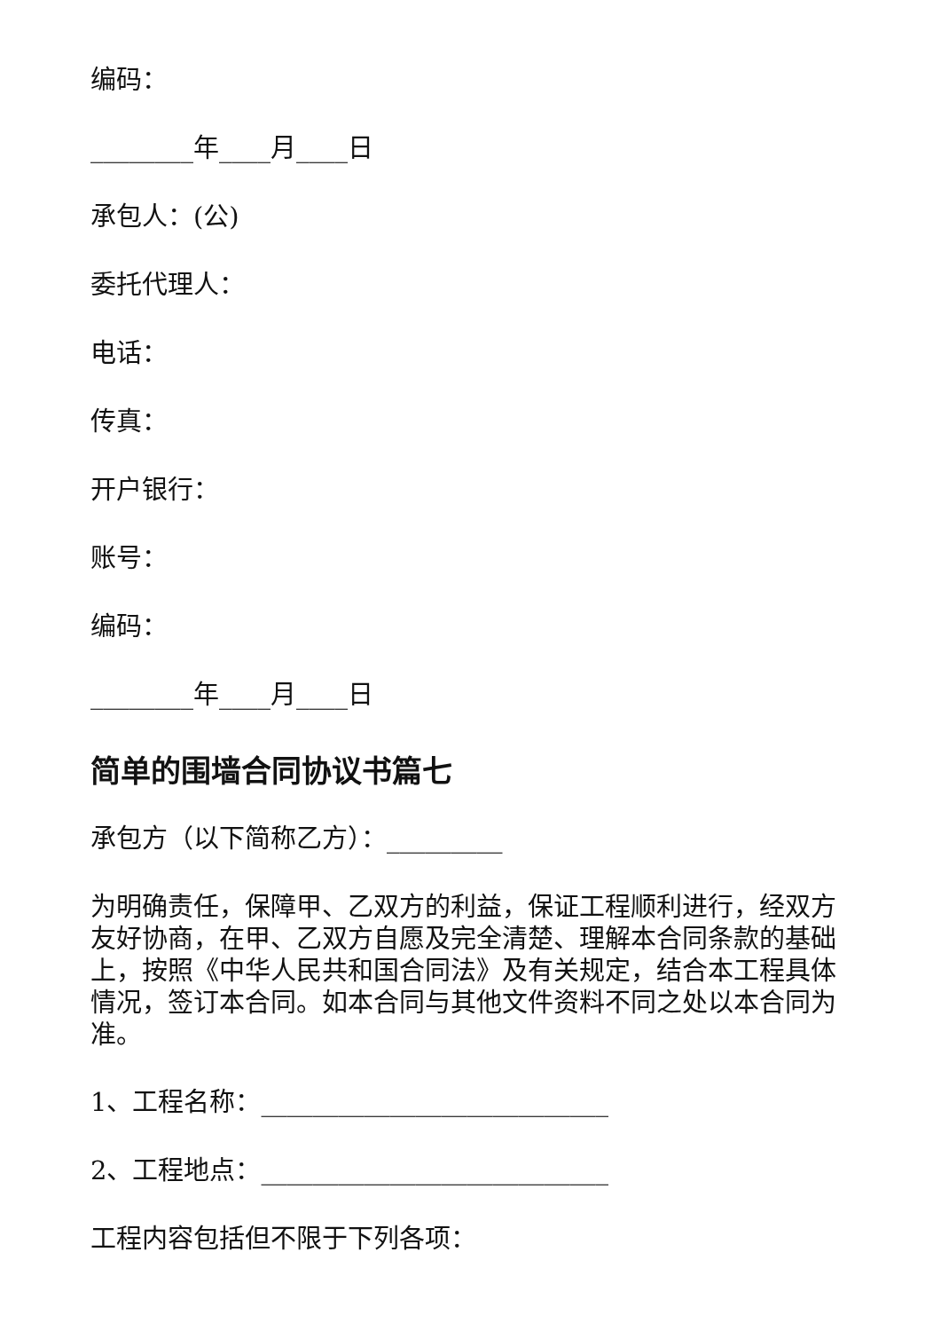编码：
________年____月____日
承包人：(公)
委托代理人：
电话：
传真：
开户银行：
账号：
编码：
________年____月____日
简单的围墙合同协议书篇七
承包方（以下简称乙方）：_________
为明确责任，保障甲、乙双方的利益，保证工程顺利进行，经双方友好协商，在甲、乙双方自愿及完全清楚、理解本合同条款的基础上，按照《中华人民共和国合同法》及有关规定，结合本工程具体情况，签订本合同。如本合同与其他文件资料不同之处以本合同为准。
1、工程名称：___________________________
2、工程地点：___________________________
工程内容包括但不限于下列各项：